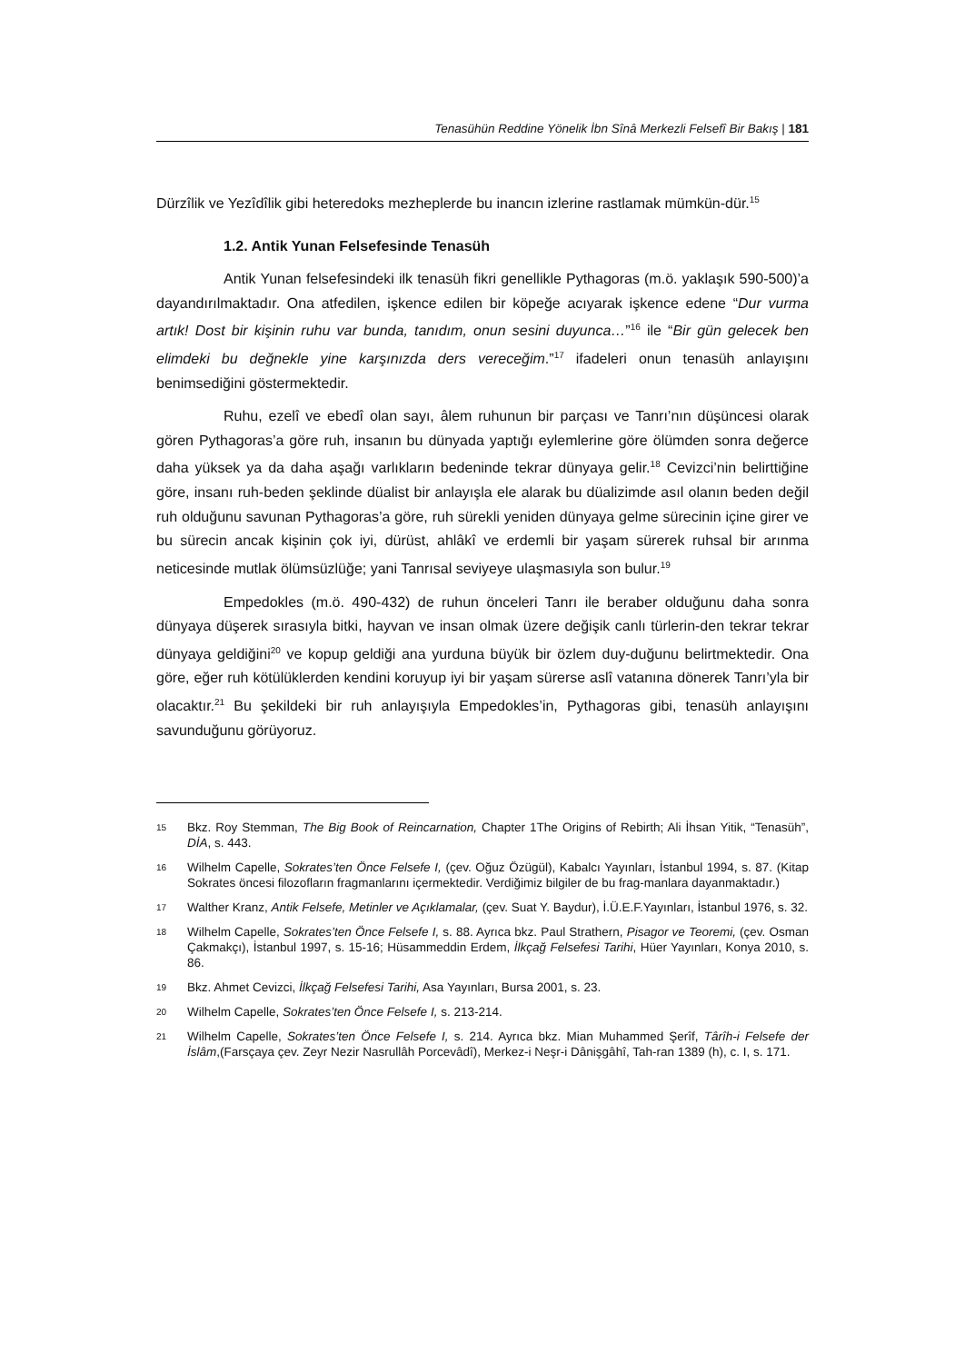Tenasühün Reddine Yönelik İbn Sînâ Merkezli Felsefî Bir Bakış | 181
Dürzîlik ve Yezîdîlik gibi heteredoks mezheplerde bu inancın izlerine rastlamak mümkün-dür.<sup>15</sup>
1.2. Antik Yunan Felsefesinde Tenasüh
Antik Yunan felsefesindeki ilk tenasüh fikri genellikle Pythagoras (m.ö. yaklaşık 590-500)’a dayandırılmaktadır. Ona atfedilen, işkence edilen bir köpeğe acıyarak işkence edene “Dur vurma artık! Dost bir kişinin ruhu var bunda, tanıdım, onun sesini duyunca…”<sup>16</sup> ile “Bir gün gelecek ben elimdeki bu değnekle yine karşınızda ders vereceğim.”<sup>17</sup> ifadeleri onun tenasüh anlayışını benimsediğini göstermektedir.
Ruhu, ezelî ve ebedî olan sayı, âlem ruhunun bir parçası ve Tanrı’nın düşüncesi olarak gören Pythagoras’a göre ruh, insanın bu dünyada yaptığı eylemlerine göre ölümden sonra değerce daha yüksek ya da daha aşağı varlıkların bedeninde tekrar dünyaya gelir.<sup>18</sup> Cevizci’nin belirttiğine göre, insanı ruh-beden şeklinde düalist bir anlayışla ele alarak bu düalizimde asıl olanın beden değil ruh olduğunu savunan Pythagoras’a göre, ruh sürekli yeniden dünyaya gelme sürecinin içine girer ve bu sürecin ancak kişinin çok iyi, dürüst, ahlâkî ve erdemli bir yaşam sürerek ruhsal bir arınma neticesinde mutlak ölümsüzlüğe; yani Tanrısal seviyeye ulaşmasıyla son bulur.<sup>19</sup>
Empedokles (m.ö. 490-432) de ruhun önceleri Tanrı ile beraber olduğunu daha sonra dünyaya düşerek sırasıyla bitki, hayvan ve insan olmak üzere değişik canlı türlerin-den tekrar tekrar dünyaya geldiğini<sup>20</sup> ve kopup geldiği ana yurduna büyük bir özlem duy-duğunu belirtmektedir. Ona göre, eğer ruh kötülüklerden kendini koruyup iyi bir yaşam sürerse aslî vatanına dönerek Tanrı’yla bir olacaktır.<sup>21</sup> Bu şekildeki bir ruh anlayışıyla Empedokles’in, Pythagoras gibi, tenasüh anlayışını savunduğunu görüyoruz.
15 Bkz. Roy Stemman, The Big Book of Reincarnation, Chapter 1The Origins of Rebirth; Ali İhsan Yitik, “Tenasüh”, DİA, s. 443.
16 Wilhelm Capelle, Sokrates’ten Önce Felsefe I, (çev. Oğuz Özügül), Kabalcı Yayınları, İstanbul 1994, s. 87. (Kitap Sokrates öncesi filozofların fragmanlarını içermektedir. Verdiğimiz bilgiler de bu frag-manlara dayanmaktadır.)
17 Walther Kranz, Antik Felsefe, Metinler ve Açıklamalar, (çev. Suat Y. Baydur), İ.Ü.E.F.Yayınları, İstanbul 1976, s. 32.
18 Wilhelm Capelle, Sokrates’ten Önce Felsefe I, s. 88. Ayrıca bkz. Paul Strathern, Pisagor ve Teoremi, (çev. Osman Çakmakçı), İstanbul 1997, s. 15-16; Hüsammeddin Erdem, İlkçağ Felsefesi Tarihi, Hüer Yayınları, Konya 2010, s. 86.
19 Bkz. Ahmet Cevizci, İlkçağ Felsefesi Tarihi, Asa Yayınları, Bursa 2001, s. 23.
20 Wilhelm Capelle, Sokrates’ten Önce Felsefe I, s. 213-214.
21 Wilhelm Capelle, Sokrates’ten Önce Felsefe I, s. 214. Ayrıca bkz. Mian Muhammed Şerîf, Târîh-i Felsefe der İslâm,(Farsçaya çev. Zeyr Nezir Nasrullâh Porcevâdî), Merkez-i Neşr-i Dânişgâhî, Tah-ran 1389 (h), c. I, s. 171.